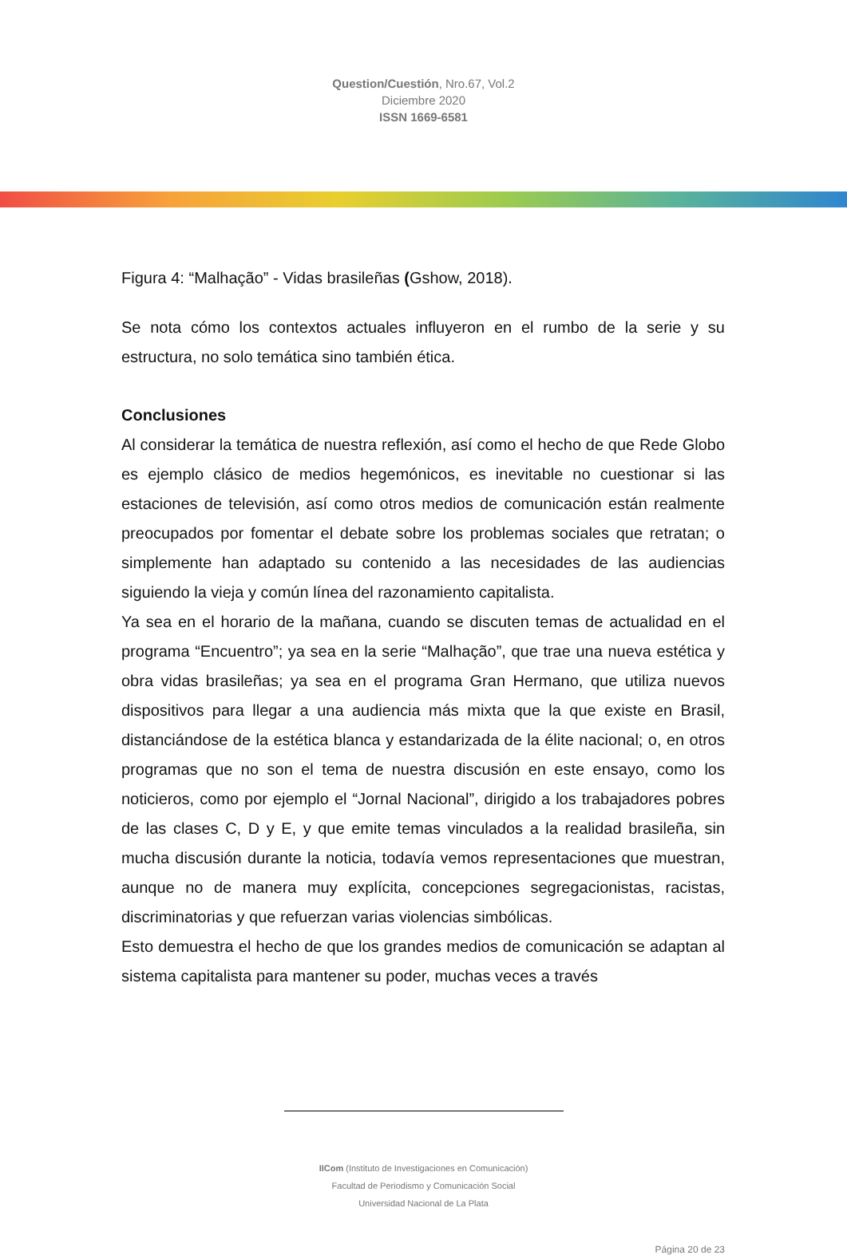Question/Cuestión, Nro.67, Vol.2
Diciembre 2020
ISSN 1669-6581
Figura 4: “Malhação” - Vidas brasileñas (Gshow, 2018).
Se nota cómo los contextos actuales influyeron en el rumbo de la serie y su estructura, no solo temática sino también ética.
Conclusiones
Al considerar la temática de nuestra reflexión, así como el hecho de que Rede Globo es ejemplo clásico de medios hegemónicos, es inevitable no cuestionar si las estaciones de televisión, así como otros medios de comunicación están realmente preocupados por fomentar el debate sobre los problemas sociales que retratan; o simplemente han adaptado su contenido a las necesidades de las audiencias siguiendo la vieja y común línea del razonamiento capitalista.
Ya sea en el horario de la mañana, cuando se discuten temas de actualidad en el programa “Encuentro”; ya sea en la serie “Malhação”, que trae una nueva estética y obra vidas brasileñas; ya sea en el programa Gran Hermano, que utiliza nuevos dispositivos para llegar a una audiencia más mixta que la que existe en Brasil, distanciándose de la estética blanca y estandarizada de la élite nacional; o, en otros programas que no son el tema de nuestra discusión en este ensayo, como los noticieros, como por ejemplo el “Jornal Nacional”, dirigido a los trabajadores pobres de las clases C, D y E, y que emite temas vinculados a la realidad brasileña, sin mucha discusión durante la noticia, todavía vemos representaciones que muestran, aunque no de manera muy explícita, concepciones segregacionistas, racistas, discriminatorias y que refuerzan varias violencias simbólicas.
Esto demuestra el hecho de que los grandes medios de comunicación se adaptan al sistema capitalista para mantener su poder, muchas veces a través
IICom (Instituto de Investigaciones en Comunicación)
Facultad de Periodismo y Comunicación Social
Universidad Nacional de La Plata
Página 20 de 23